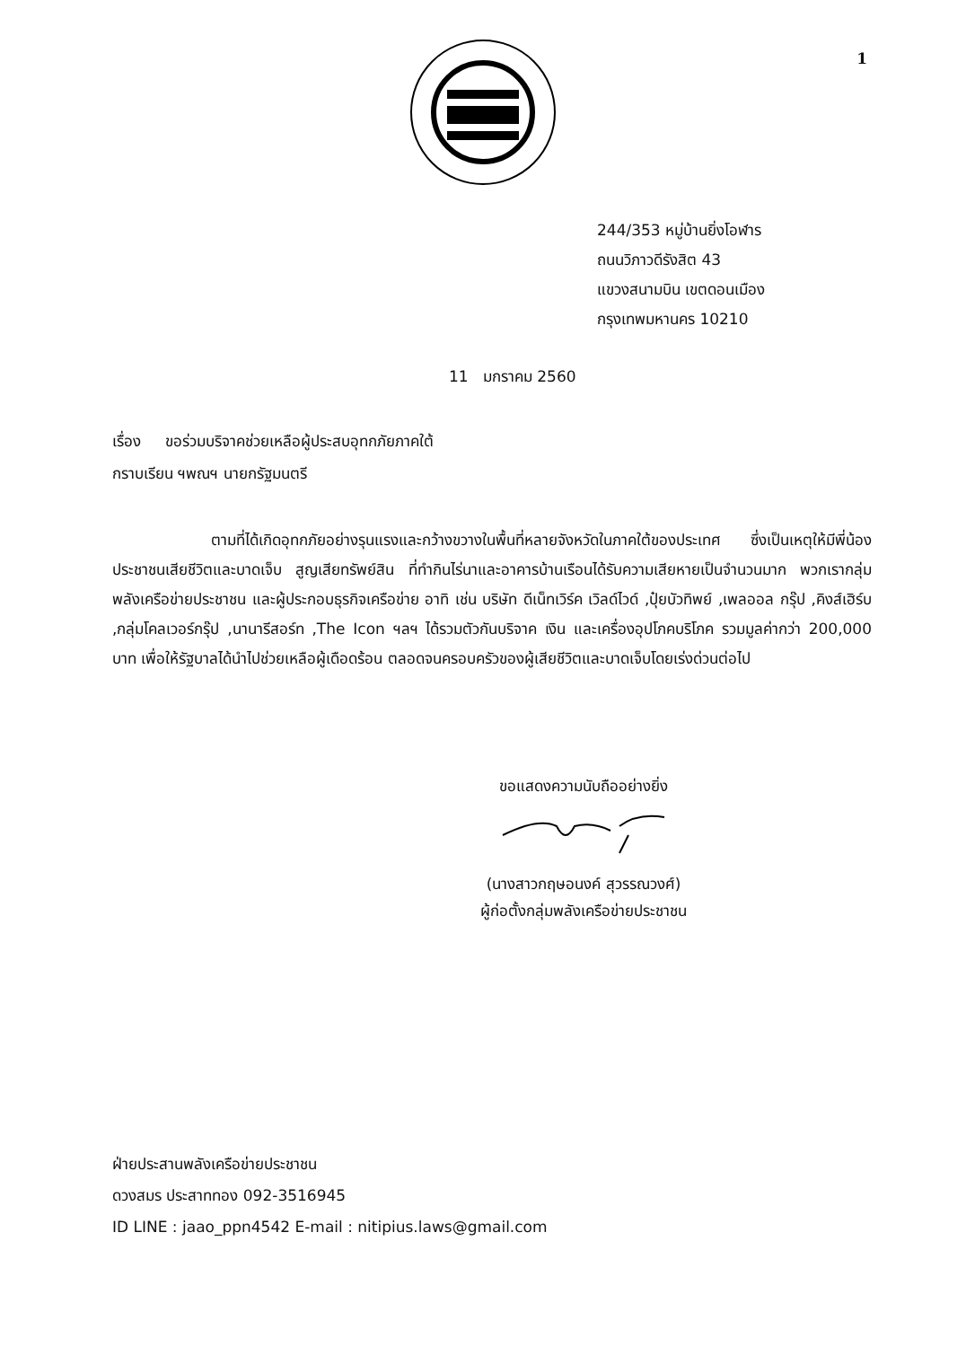1
244/353 หมู่บ้านยิ่งโอฬาร
ถนนวิภาวดีรังสิต 43
แขวงสนามบิน เขตดอนเมือง
กรุงเทพมหานคร 10210
11 มกราคม 2560
เรื่อง ขอร่วมบริจาคช่วยเหลือผู้ประสบอุทกภัยภาคใต้
กราบเรียน ฯพณฯ นายกรัฐมนตรี
ตามที่ได้เกิดอุทกภัยอย่างรุนแรงและกว้างขวางในพื้นที่หลายจังหวัดในภาคใต้ของประเทศ ซึ่งเป็นเหตุให้มีพี่น้องประชาชนเสียชีวิตและบาดเจ็บ สูญเสียทรัพย์สิน ที่ทำกินไร่นาและอาคารบ้านเรือนได้รับความเสียหายเป็นจำนวนมาก พวกเรากลุ่มพลังเครือข่ายประชาชน และผู้ประกอบธุรกิจเครือข่าย อาทิ เช่น บริษัท ดีเน็ทเวิร์ค เวิลด์ไวด์ ,ปุ๋ยบัวทิพย์ ,เพลออล กรุ๊ป ,คิงส์เฮิร์บ ,กลุ่มโคลเวอร์กรุ๊ป ,นานารีสอร์ท ,The Icon ฯลฯ ได้รวมตัวกันบริจาค เงิน และเครื่องอุปโภคบริโภค รวมมูลค่ากว่า 200,000 บาท เพื่อให้รัฐบาลได้นำไปช่วยเหลือผู้เดือดร้อน ตลอดจนครอบครัวของผู้เสียชีวิตและบาดเจ็บโดยเร่งด่วนต่อไป
ขอแสดงความนับถืออย่างยิ่ง
(นางสาวกฤษอนงค์ สุวรรณวงศ์)
ผู้ก่อตั้งกลุ่มพลังเครือข่ายประชาชน
ฝ่ายประสานพลังเครือข่ายประชาชน
ดวงสมร ประสาททอง 092-3516945
ID LINE : jaao_ppn4542 E-mail : nitipius.laws@gmail.com